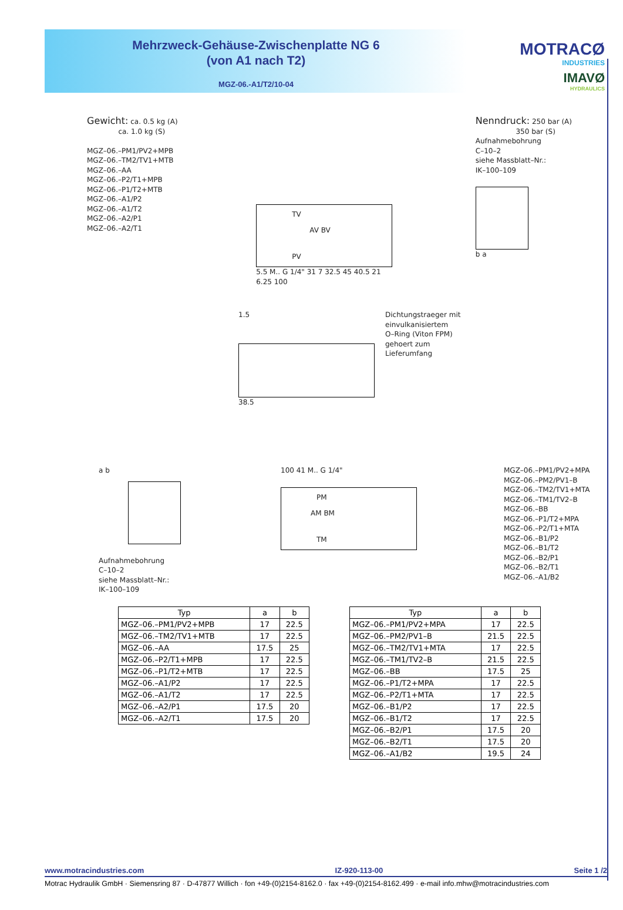Mehrzweck-Gehäuse-Zwischenplatte NG 6
(von A1 nach T2)
MGZ-06.-A1/T2/10-04
MOTRACØ
INDUSTRIES
IMAVØ
HYDRAULICS
Gewicht: ca. 0.5 kg (A)
ca. 1.0 kg (S)
MGZ–06.–PM1/PV2+MPB
MGZ–06.–TM2/TV1+MTB
MGZ–06.–AA
MGZ–06.–P2/T1+MPB
MGZ–06.–P1/T2+MTB
MGZ–06.–A1/P2
MGZ–06.–A1/T2
MGZ–06.–A2/P1
MGZ–06.–A2/T1
TV
AV BV
PV
5.5 M.. G 1/4" 31 7 32.5 45 40.5 21 6.25 100
Nenndruck: 250 bar (A)
350 bar (S)
Aufnahmebohrung
C–10–2
siehe Massblatt–Nr.:
IK–100–109
b a
1.5
38.5
Dichtungstraeger mit
einvulkanisiertem
O–Ring (Viton FPM)
gehoert zum
Lieferumfang
a b
Aufnahmebohrung
C–10–2
siehe Massblatt–Nr.:
IK–100–109
100 41 M.. G 1/4"
PM
AM BM
TM
MGZ–06.–PM1/PV2+MPA
MGZ–06.–PM2/PV1–B
MGZ–06.–TM2/TV1+MTA
MGZ–06.–TM1/TV2–B
MGZ–06.–BB
MGZ–06.–P1/T2+MPA
MGZ–06.–P2/T1+MTA
MGZ–06.–B1/P2
MGZ–06.–B1/T2
MGZ–06.–B2/P1
MGZ–06.–B2/T1
MGZ–06.–A1/B2
| Typ | a | b |
| --- | --- | --- |
| MGZ–06.–PM1/PV2+MPB | 17 | 22.5 |
| MGZ–06.–TM2/TV1+MTB | 17 | 22.5 |
| MGZ–06.–AA | 17.5 | 25 |
| MGZ–06.–P2/T1+MPB | 17 | 22.5 |
| MGZ–06.–P1/T2+MTB | 17 | 22.5 |
| MGZ–06.–A1/P2 | 17 | 22.5 |
| MGZ–06.–A1/T2 | 17 | 22.5 |
| MGZ–06.–A2/P1 | 17.5 | 20 |
| MGZ–06.–A2/T1 | 17.5 | 20 |
| Typ | a | b |
| --- | --- | --- |
| MGZ–06.–PM1/PV2+MPA | 17 | 22.5 |
| MGZ–06.–PM2/PV1–B | 21.5 | 22.5 |
| MGZ–06.–TM2/TV1+MTA | 17 | 22.5 |
| MGZ–06.–TM1/TV2–B | 21.5 | 22.5 |
| MGZ–06.–BB | 17.5 | 25 |
| MGZ–06.–P1/T2+MPA | 17 | 22.5 |
| MGZ–06.–P2/T1+MTA | 17 | 22.5 |
| MGZ–06.–B1/P2 | 17 | 22.5 |
| MGZ–06.–B1/T2 | 17 | 22.5 |
| MGZ–06.–B2/P1 | 17.5 | 20 |
| MGZ–06.–B2/T1 | 17.5 | 20 |
| MGZ–06.–A1/B2 | 19.5 | 24 |
www.motracindustries.com IZ-920-113-00 Seite 1 /2
Motrac Hydraulik GmbH · Siemensring 87 · D-47877 Willich · fon +49-(0)2154-8162.0 · fax +49-(0)2154-8162.499 · e-mail info.mhw@motracindustries.com